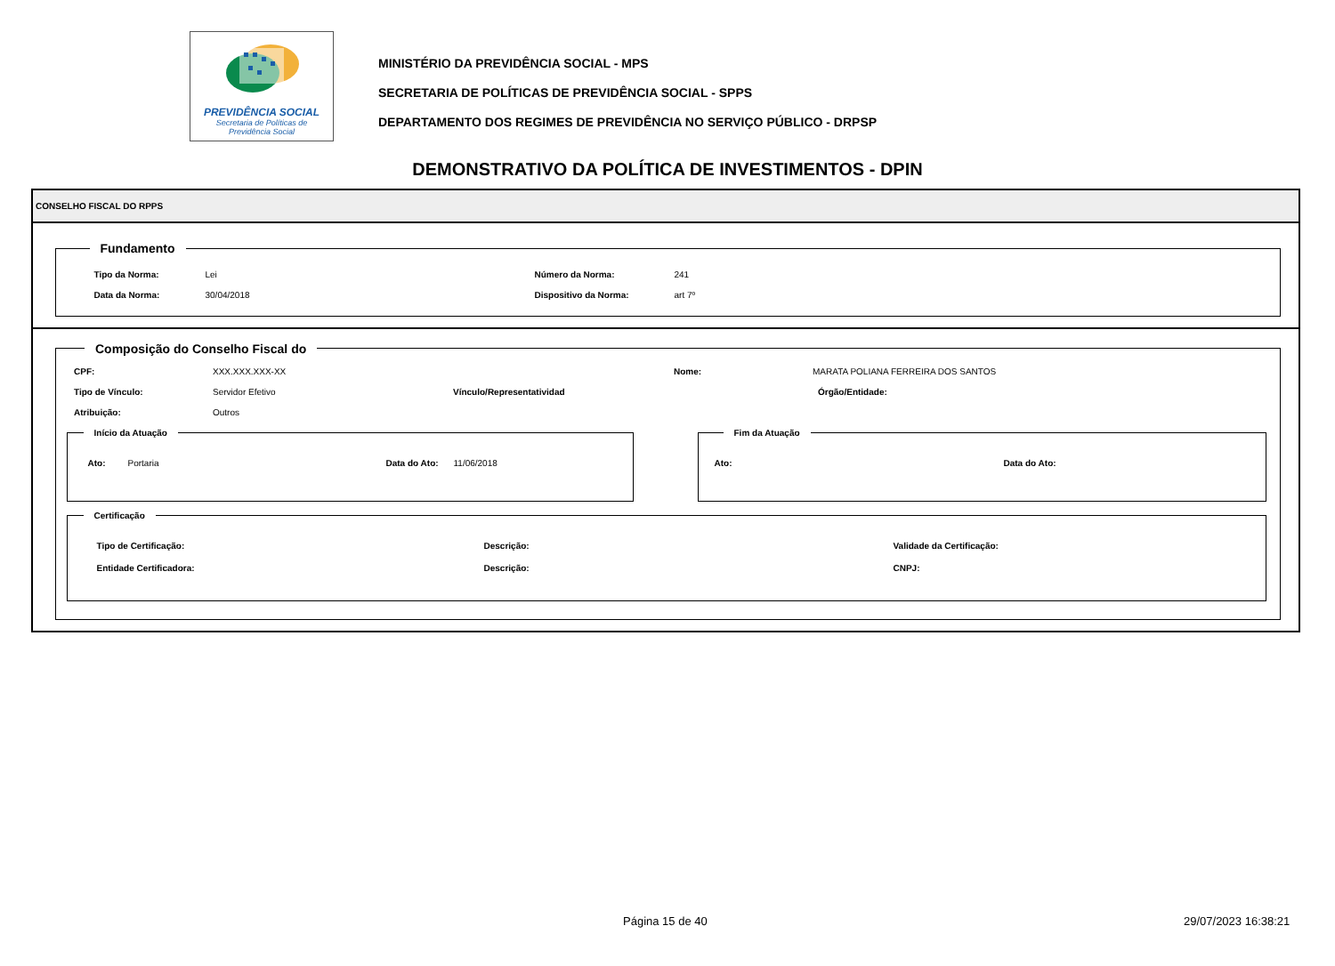PREVIDÊNCIA SOCIAL
Secretaria de Políticas de
Previdência Social
MINISTÉRIO DA PREVIDÊNCIA SOCIAL - MPS
SECRETARIA DE POLÍTICAS DE PREVIDÊNCIA SOCIAL - SPPS
DEPARTAMENTO DOS REGIMES DE PREVIDÊNCIA NO SERVIÇO PÚBLICO - DRPSP
DEMONSTRATIVO DA POLÍTICA DE INVESTIMENTOS - DPIN
CONSELHO FISCAL DO RPPS
Fundamento
Tipo da Norma: Lei Número da Norma: 241
Data da Norma: 30/04/2018 Dispositivo da Norma: art 7º
Composição do Conselho Fiscal do
CPF: XXX.XXX.XXX-XX Nome: MARATA POLIANA FERREIRA DOS SANTOS
Tipo de Vínculo: Servidor Efetivo Vínculo/Representatividad Órgão/Entidade:
Atribuição: Outros
Início da Atuação
Ato: Portaria Data do Ato: 11/06/2018
Fim da Atuação
Ato: Data do Ato:
Certificação
Tipo de Certificação: Descrição: Validade da Certificação:
Entidade Certificadora: Descrição: CNPJ:
Página 15 de 40 29/07/2023 16:38:21